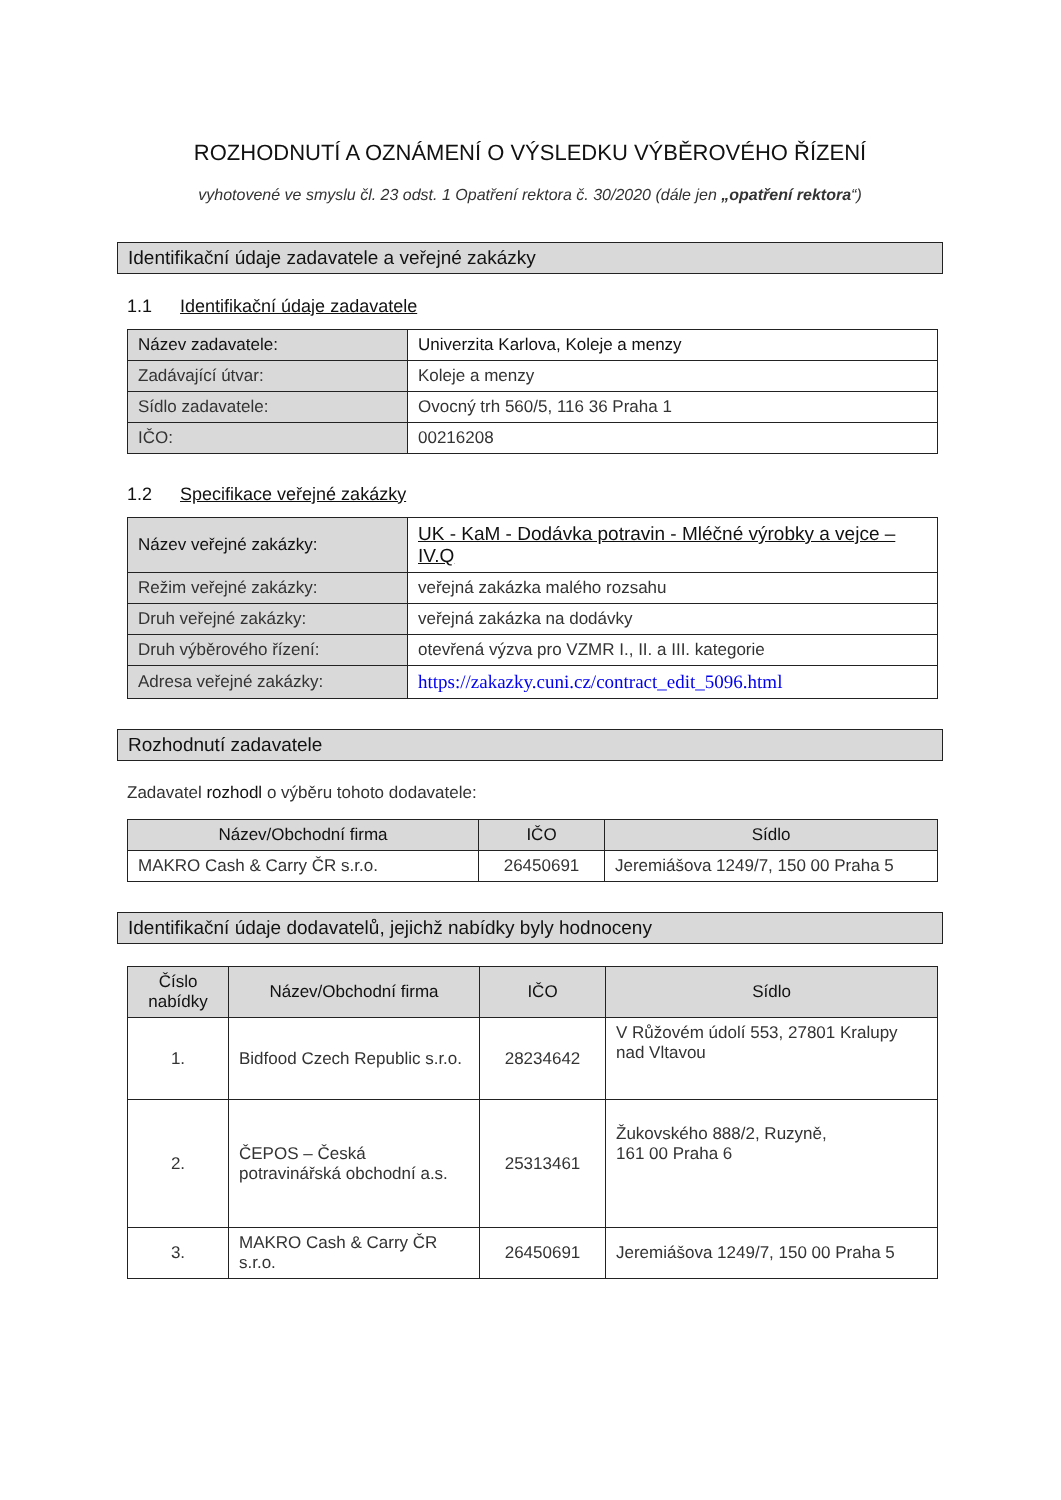ROZHODNUTÍ A OZNÁMENÍ O VÝSLEDKU VÝBĚROVÉHO ŘÍZENÍ
vyhotovené ve smyslu čl. 23 odst. 1 Opatření rektora č. 30/2020 (dále jen „opatření rektora“)
Identifikační údaje zadavatele a veřejné zakázky
1.1 Identifikační údaje zadavatele
| Název zadavatele: | Univerzita Karlova, Koleje a menzy |
| Zadávající útvar: | Koleje a menzy |
| Sídlo zadavatele: | Ovocný trh 560/5, 116 36 Praha 1 |
| IČO: | 00216208 |
1.2 Specifikace veřejné zakázky
| Název veřejné zakázky: | UK - KaM - Dodávka potravin - Mléčné výrobky a vejce – IV.Q |
| Režim veřejné zakázky: | veřejná zakázka malého rozsahu |
| Druh veřejné zakázky: | veřejná zakázka na dodávky |
| Druh výběrového řízení: | otevřená výzva pro VZMR I., II. a III. kategorie |
| Adresa veřejné zakázky: | https://zakazky.cuni.cz/contract_edit_5096.html |
Rozhodnutí zadavatele
Zadavatel rozhodl o výběru tohoto dodavatele:
| Název/Obchodní firma | IČO | Sídlo |
| --- | --- | --- |
| MAKRO Cash & Carry ČR s.r.o. | 26450691 | Jeremiášova 1249/7, 150 00 Praha 5 |
Identifikační údaje dodavatelů, jejichž nabídky byly hodnoceny
| Číslo nabídky | Název/Obchodní firma | IČO | Sídlo |
| --- | --- | --- | --- |
| 1. | Bidfood Czech Republic s.r.o. | 28234642 | V Růžovém údolí 553, 27801 Kralupy nad Vltavou |
| 2. | ČEPOS – Česká potravinářská obchodní a.s. | 25313461 | Žukovského 888/2, Ruzyně, 161 00 Praha 6 |
| 3. | MAKRO Cash & Carry ČR s.r.o. | 26450691 | Jeremiášova 1249/7, 150 00 Praha 5 |